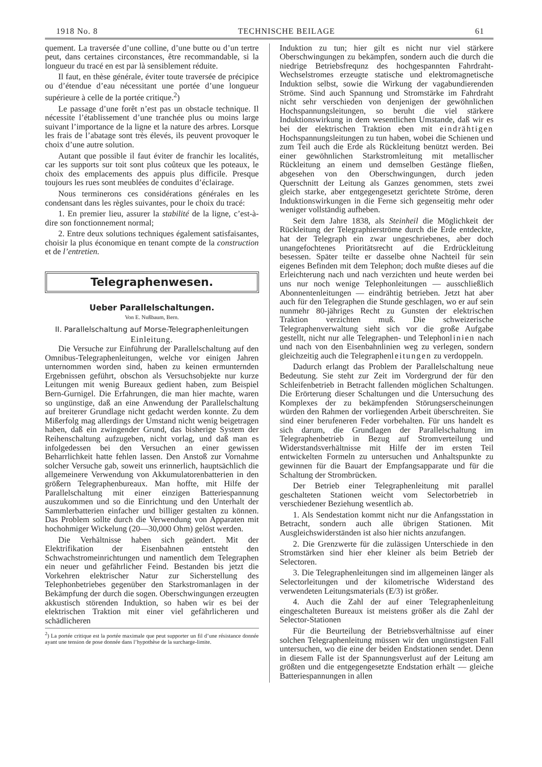1918 No. 8 TECHNISCHE BEILAGE 61
quement. La traversée d’une colline, d’une butte ou d’un tertre peut, dans certaines circonstances, être recommandable, si la longueur du tracé en est par là sensiblement réduite.
Il faut, en thèse générale, éviter toute traversée de précipice ou d’étendue d’eau nécessitant une portée d’une longueur supérieure à celle de la portée critique.<sup>2</sup>)
Le passage d’une forêt n’est pas un obstacle technique. Il nécessite l’établissement d’une tranchée plus ou moins large suivant l’importance de la ligne et la nature des arbres. Lorsque les frais de l’abatage sont très élevés, ils peuvent provoquer le choix d’une autre solution.
Autant que possible il faut éviter de franchir les localités, car les supports sur toit sont plus coûteux que les poteaux, le choix des emplacements des appuis plus difficile. Presque toujours les rues sont meublées de conduites d’éclairage.
Nous terminerons ces considérations générales en les condensant dans les règles suivantes, pour le choix du tracé:
1. En premier lieu, assurer la stabilité de la ligne, c’est-à-dire son fonctionnement normal;
2. Entre deux solutions techniques également satisfaisantes, choisir la plus économique en tenant compte de la construction et de l’entretien.
Telegraphenwesen.
Ueber Parallelschaltungen.
Von E. Nußbaum, Bern.
II. Parallelschaltung auf Morse-Telegraphenleitungen
Einleitung.
Die Versuche zur Einführung der Parallelschaltung auf den Omnibus-Telegraphenleitungen, welche vor einigen Jahren unternommen worden sind, haben zu keinen ermunternden Ergebnissen geführt, obschon als Versuchsobjekte nur kurze Leitungen mit wenig Bureaux gedient haben, zum Beispiel Bern-Gurnigel. Die Erfahrungen, die man hier machte, waren so ungünstige, daß an eine Anwendung der Parallelschaltung auf breiterer Grundlage nicht gedacht werden konnte. Zu dem Mißerfolg mag allerdings der Umstand nicht wenig beigetragen haben, daß ein zwingender Grund, das bisherige System der Reihenschaltung aufzugeben, nicht vorlag, und daß man es infolgedessen bei den Versuchen an einer gewissen Beharrlichkeit hatte fehlen lassen. Den Anstoß zur Vornahme solcher Versuche gab, soweit uns erinnerlich, hauptsächlich die allgemeinere Verwendung von Akkumulatorenbatterien in den größern Telegraphenbureaux. Man hoffte, mit Hilfe der Parallelschaltung mit einer einzigen Batteriespannung auszukommen und so die Einrichtung und den Unterhalt der Sammlerbatterien einfacher und billiger gestalten zu können. Das Problem sollte durch die Verwendung von Apparaten mit hochohmiger Wickelung (20—30,000 Ohm) gelöst werden.
Die Verhältnisse haben sich geändert. Mit der Elektrifikation der Eisenbahnen entsteht den Schwachstromeinrichtungen und namentlich dem Telegraphen ein neuer und gefährlicher Feind. Bestanden bis jetzt die Vorkehren elektrischer Natur zur Sicherstellung des Telephonbetriebes gegenüber den Starkstromanlagen in der Bekämpfung der durch die sogen. Oberschwingungen erzeugten akkustisch störenden Induktion, so haben wir es bei der elektrischen Traktion mit einer viel gefährlicheren und schädlicheren
<sup>2</sup>) La portée critique est la portée maximale que peut supporter un fil d’une résistance donnée ayant une tension de pose donnée dans l’hypothèse de la surcharge-limite.
Induktion zu tun; hier gilt es nicht nur viel stärkere Oberschwingungen zu bekämpfen, sondern auch die durch die niedrige Betriebsfrequnz des hochgespannten Fahrdraht-Wechselstromes erzeugte statische und elektromagnetische Induktion selbst, sowie die Wirkung der vagabundierenden Ströme. Sind auch Spannung und Stromstärke im Fahrdraht nicht sehr verschieden von denjenigen der gewöhnlichen Hochspannungsleitungen, so beruht die viel stärkere Induktionswirkung in dem wesentlichen Umstande, daß wir es bei der elektrischen Traktion eben mit eindrähtigen Hochspannungsleitungen zu tun haben, wobei die Schienen und zum Teil auch die Erde als Rückleitung benützt werden. Bei einer gewöhnlichen Starkstromleitung mit metallischer Rückleitung an einem und demselben Gestänge fließen, abgesehen von den Oberschwingungen, durch jeden Querschnitt der Leitung als Ganzes genommen, stets zwei gleich starke, aber entgegengesetzt gerichtete Ströme, deren Induktionswirkungen in die Ferne sich gegenseitig mehr oder weniger vollständig aufheben.
Seit dem Jahre 1838, als Steinheil die Möglichkeit der Rückleitung der Telegraphierströme durch die Erde entdeckte, hat der Telegraph ein zwar ungeschriebenes, aber doch unangefochtenes Prioritätsrecht auf die Erdrückleitung besessen. Später teilte er dasselbe ohne Nachteil für sein eigenes Befinden mit dem Telephon; doch mußte dieses auf die Erleichterung nach und nach verzichten und heute werden bei uns nur noch wenige Telephonleitungen — ausschließlich Abonnentenleitungen — eindrähtig betrieben. Jetzt hat aber auch für den Telegraphen die Stunde geschlagen, wo er auf sein nunmehr 80-jähriges Recht zu Gunsten der elektrischen Traktion verzichten muß. Die schweizerische Telegraphenverwaltung sieht sich vor die große Aufgabe gestellt, nicht nur alle Telegraphen- und Telephonlinien nach und nach von den Eisenbahnlinien weg zu verlegen, sondern gleichzeitig auch die Telegraphenleitungen zu verdoppeln.
Dadurch erlangt das Problem der Parallelschaltung neue Bedeutung. Sie steht zur Zeit im Vordergrund der für den Schleifenbetrieb in Betracht fallenden möglichen Schaltungen. Die Erörterung dieser Schaltungen und die Untersuchung des Komplexes der zu bekämpfenden Störungserscheinungen würden den Rahmen der vorliegenden Arbeit überschreiten. Sie sind einer berufeneren Feder vorbehalten. Für uns handelt es sich darum, die Grundlagen der Parallelschaltung im Telegraphenbetrieb in Bezug auf Stromverteilung und Widerstandsverhältnisse mit Hilfe der im ersten Teil entwickelten Formeln zu untersuchen und Anhaltspunkte zu gewinnen für die Bauart der Empfangsapparate und für die Schaltung der Strombrücken.
Der Betrieb einer Telegraphenleitung mit parallel geschalteten Stationen weicht vom Selectorbetrieb in verschiedener Beziehung wesentlich ab.
1. Als Sendestation kommt nicht nur die Anfangsstation in Betracht, sondern auch alle übrigen Stationen. Mit Ausgleichswiderständen ist also hier nichts anzufangen.
2. Die Grenzwerte für die zulässigen Unterschiede in den Stromstärken sind hier eher kleiner als beim Betrieb der Selectoren.
3. Die Telegraphenleitungen sind im allgemeinen länger als Selectorleitungen und der kilometrische Widerstand des verwendeten Leitungsmaterials (E/3) ist größer.
4. Auch die Zahl der auf einer Telegraphenleitung eingeschalteten Bureaux ist meistens größer als die Zahl der Selector-Stationen
Für die Beurteilung der Betriebsverhältnisse auf einer solchen Telegraphenleitung müssen wir den ungünstigsten Fall untersuchen, wo die eine der beiden Endstationen sendet. Denn in diesem Falle ist der Spannungsverlust auf der Leitung am größten und die entgegengesetzte Endstation erhält — gleiche Batteriespannungen in allen